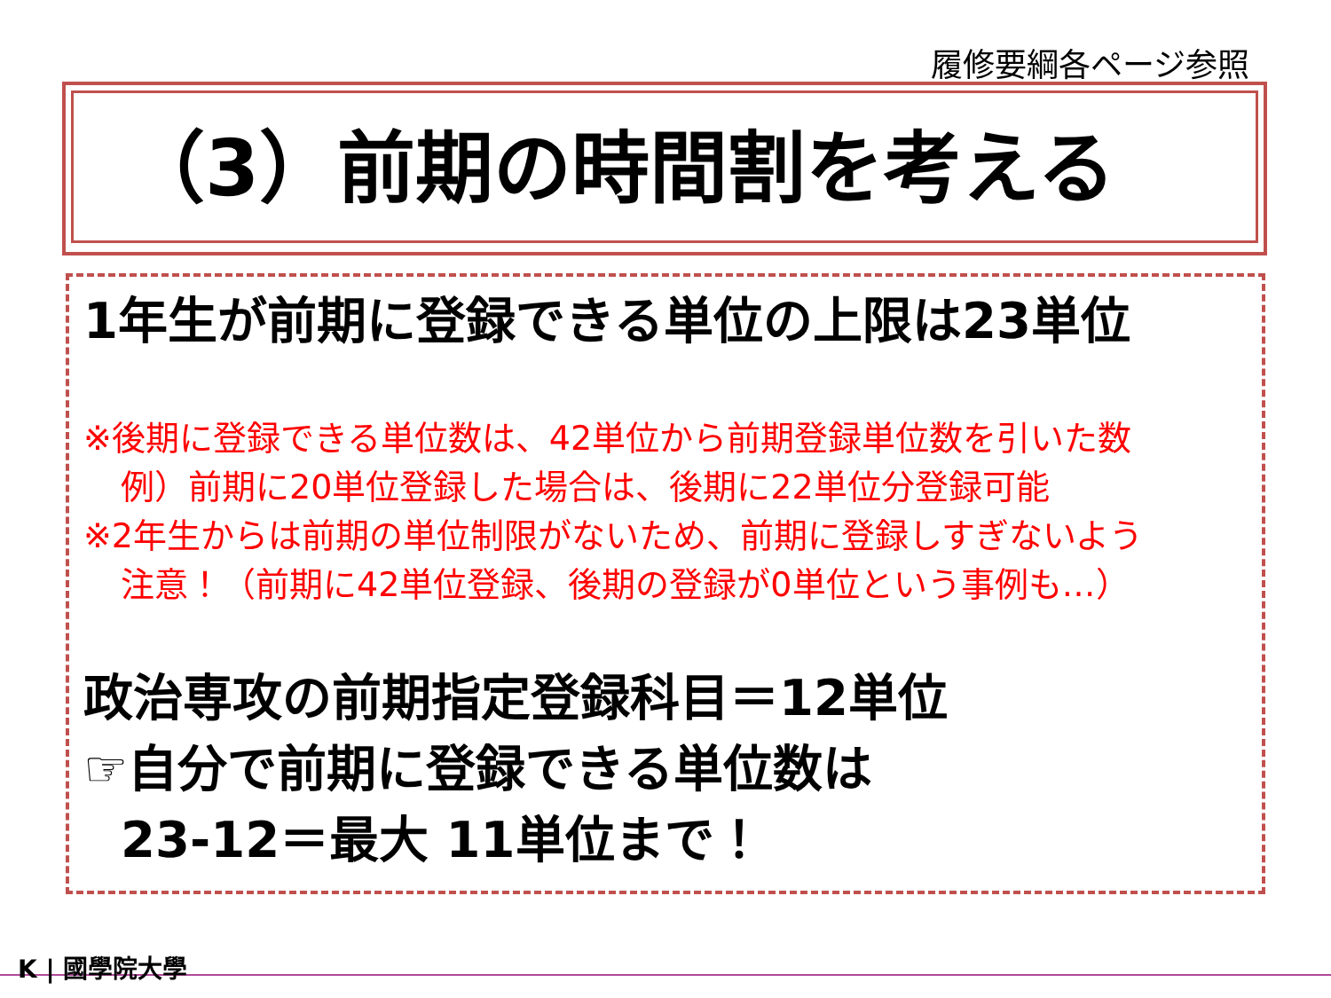履修要綱各ページ参照
（3）前期の時間割を考える
1年生が前期に登録できる単位の上限は23単位
※後期に登録できる単位数は、42単位から前期登録単位数を引いた数
例）前期に20単位登録した場合は、後期に22単位分登録可能
※2年生からは前期の単位制限がないため、前期に登録しすぎないよう
注意！（前期に42単位登録、後期の登録が0単位という事例も…）
政治専攻の前期指定登録科目＝12単位
☞自分で前期に登録できる単位数は
23-12＝最大 11単位まで！
K | 國學院大學